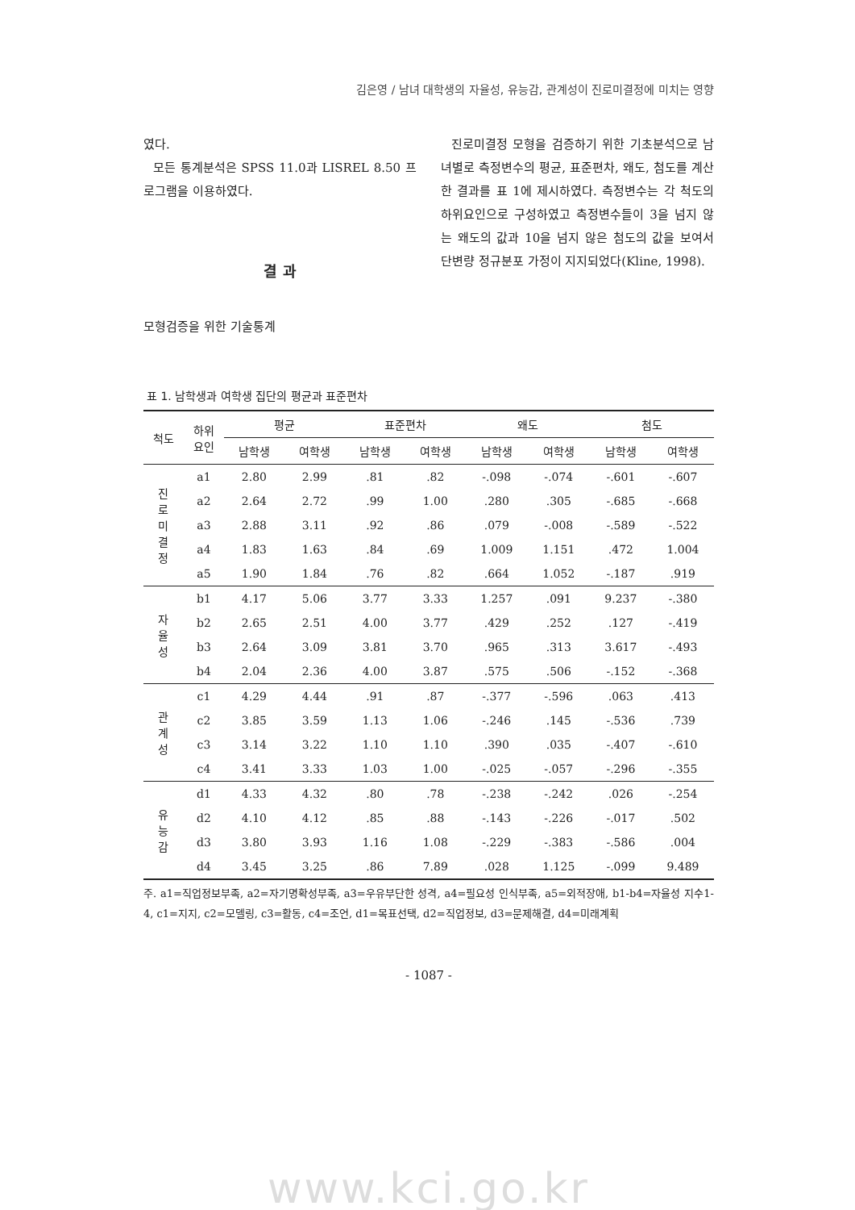김은영 / 남녀 대학생의 자율성, 유능감, 관계성이 진로미결정에 미치는 영향
였다.
모든 통계분석은 SPSS 11.0과 LISREL 8.50 프로그램을 이용하였다.
결 과
모형검증을 위한 기술통계
진로미결정 모형을 검증하기 위한 기초분석으로 남녀별로 측정변수의 평균, 표준편차, 왜도, 첨도를 계산한 결과를 표 1에 제시하였다. 측정변수는 각 척도의 하위요인으로 구성하였고 측정변수들이 3을 넘지 않는 왜도의 값과 10을 넘지 않은 첨도의 값을 보여서 단변량 정규분포 가정이 지지되었다(Kline, 1998).
표 1. 남학생과 여학생 집단의 평균과 표준편차
| 척도 | 하위 요인 | 평균 | | 표준편차 | | 왜도 | | 첨도 | |
| --- | --- | --- | --- | --- | --- | --- | --- | --- | --- |
| | | 남학생 | 여학생 | 남학생 | 여학생 | 남학생 | 여학생 | 남학생 | 여학생 |
| 진 로 미 결 정 | a1 | 2.80 | 2.99 | .81 | .82 | -.098 | -.074 | -.601 | -.607 |
| | a2 | 2.64 | 2.72 | .99 | 1.00 | .280 | .305 | -.685 | -.668 |
| | a3 | 2.88 | 3.11 | .92 | .86 | .079 | -.008 | -.589 | -.522 |
| | a4 | 1.83 | 1.63 | .84 | .69 | 1.009 | 1.151 | .472 | 1.004 |
| | a5 | 1.90 | 1.84 | .76 | .82 | .664 | 1.052 | -.187 | .919 |
| 자 율 성 | b1 | 4.17 | 5.06 | 3.77 | 3.33 | 1.257 | .091 | 9.237 | -.380 |
| | b2 | 2.65 | 2.51 | 4.00 | 3.77 | .429 | .252 | .127 | -.419 |
| | b3 | 2.64 | 3.09 | 3.81 | 3.70 | .965 | .313 | 3.617 | -.493 |
| | b4 | 2.04 | 2.36 | 4.00 | 3.87 | .575 | .506 | -.152 | -.368 |
| 관 계 성 | c1 | 4.29 | 4.44 | .91 | .87 | -.377 | -.596 | .063 | .413 |
| | c2 | 3.85 | 3.59 | 1.13 | 1.06 | -.246 | .145 | -.536 | .739 |
| | c3 | 3.14 | 3.22 | 1.10 | 1.10 | .390 | .035 | -.407 | -.610 |
| | c4 | 3.41 | 3.33 | 1.03 | 1.00 | -.025 | -.057 | -.296 | -.355 |
| 유 능 감 | d1 | 4.33 | 4.32 | .80 | .78 | -.238 | -.242 | .026 | -.254 |
| | d2 | 4.10 | 4.12 | .85 | .88 | -.143 | -.226 | -.017 | .502 |
| | d3 | 3.80 | 3.93 | 1.16 | 1.08 | -.229 | -.383 | -.586 | .004 |
| | d4 | 3.45 | 3.25 | .86 | 7.89 | .028 | 1.125 | -.099 | 9.489 |
주. a1=직업정보부족, a2=자기명확성부족, a3=우유부단한 성격, a4=필요성 인식부족, a5=외적장애, b1-b4=자율성 지수1-4, c1=지지, c2=모델링, c3=활동, c4=조언, d1=목표선택, d2=직업정보, d3=문제해결, d4=미래계획
- 1087 -
www.kci.go.kr